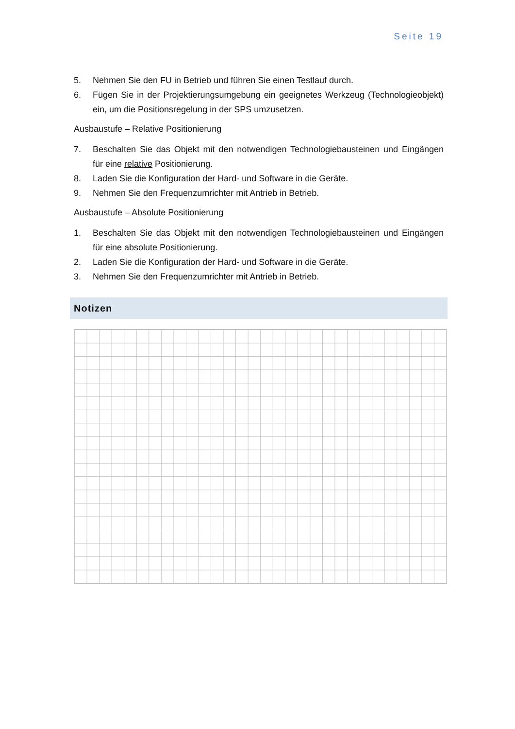Seite 19
5. Nehmen Sie den FU in Betrieb und führen Sie einen Testlauf durch.
6. Fügen Sie in der Projektierungsumgebung ein geeignetes Werkzeug (Technologieobjekt) ein, um die Positionsregelung in der SPS umzusetzen.
Ausbaustufe – Relative Positionierung
7. Beschalten Sie das Objekt mit den notwendigen Technologiebausteinen und Eingängen für eine relative Positionierung.
8. Laden Sie die Konfiguration der Hard- und Software in die Geräte.
9. Nehmen Sie den Frequenzumrichter mit Antrieb in Betrieb.
Ausbaustufe – Absolute Positionierung
1. Beschalten Sie das Objekt mit den notwendigen Technologiebausteinen und Eingängen für eine absolute Positionierung.
2. Laden Sie die Konfiguration der Hard- und Software in die Geräte.
3. Nehmen Sie den Frequenzumrichter mit Antrieb in Betrieb.
Notizen